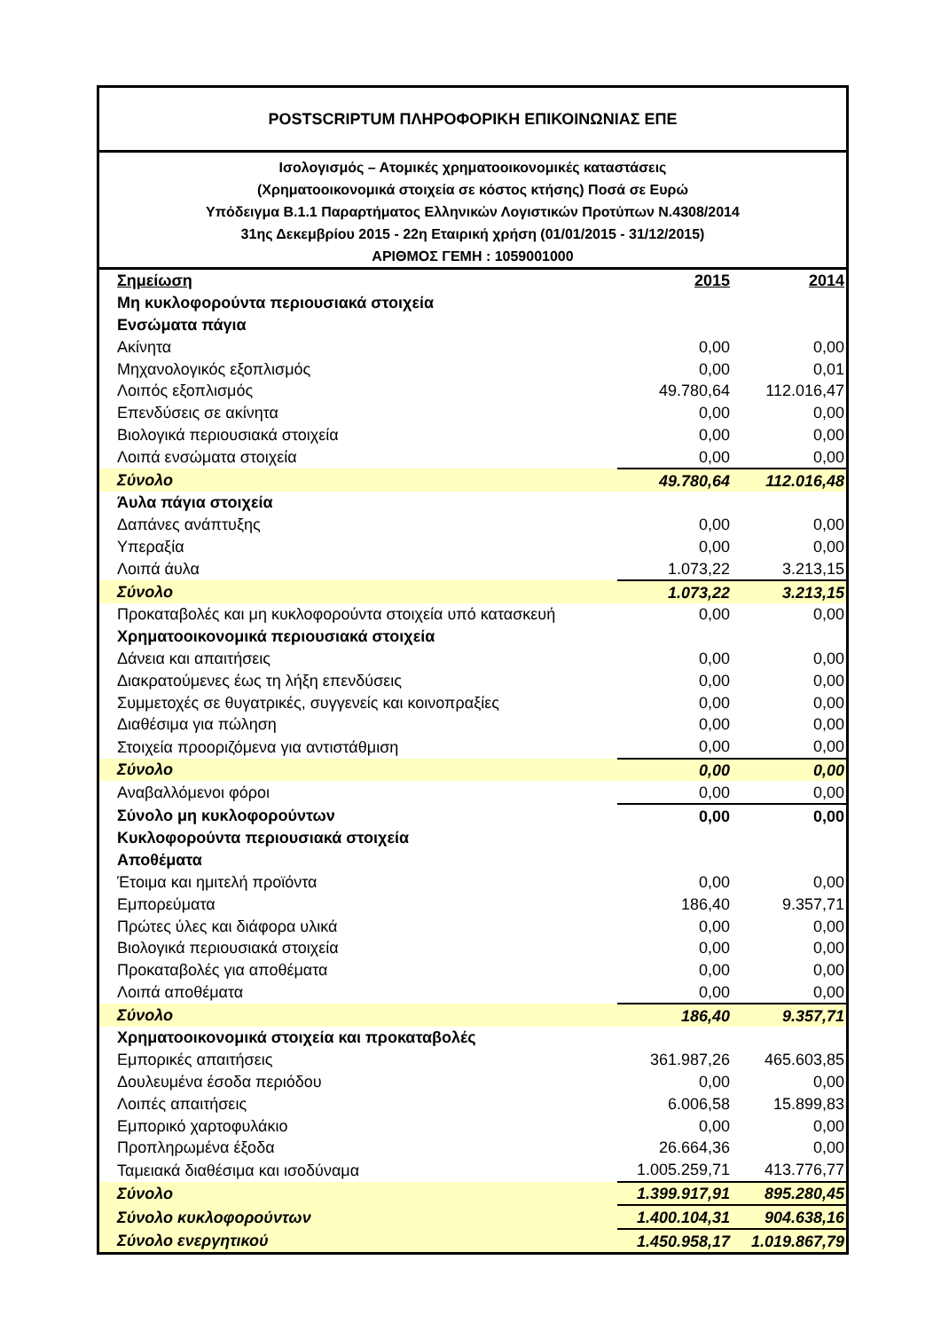POSTSCRIPTUM ΠΛΗΡΟΦΟΡΙΚΗ ΕΠΙΚΟΙΝΩΝΙΑΣ ΕΠΕ
Ισολογισμός – Ατομικές χρηματοοικονομικές καταστάσεις
(Χρηματοοικονομικά στοιχεία σε κόστος κτήσης) Ποσά σε Ευρώ
Υπόδειγμα Β.1.1 Παραρτήματος Ελληνικών Λογιστικών Προτύπων Ν.4308/2014
31ης Δεκεμβρίου 2015 - 22η Εταιρική χρήση (01/01/2015 - 31/12/2015)
ΑΡΙΘΜΟΣ ΓΕΜΗ : 1059001000
| Σημείωση | 2015 | 2014 |
| --- | --- | --- |
| Μη κυκλοφορούντα περιουσιακά στοιχεία | | |
| Ενσώματα πάγια | | |
| Ακίνητα | 0,00 | 0,00 |
| Μηχανολογικός εξοπλισμός | 0,00 | 0,01 |
| Λοιπός εξοπλισμός | 49.780,64 | 112.016,47 |
| Επενδύσεις σε ακίνητα | 0,00 | 0,00 |
| Βιολογικά περιουσιακά στοιχεία | 0,00 | 0,00 |
| Λοιπά ενσώματα στοιχεία | 0,00 | 0,00 |
| Σύνολο | 49.780,64 | 112.016,48 |
| Άυλα πάγια στοιχεία | | |
| Δαπάνες ανάπτυξης | 0,00 | 0,00 |
| Υπεραξία | 0,00 | 0,00 |
| Λοιπά άυλα | 1.073,22 | 3.213,15 |
| Σύνολο | 1.073,22 | 3.213,15 |
| Προκαταβολές και μη κυκλοφορούντα στοιχεία υπό κατασκευή | 0,00 | 0,00 |
| Χρηματοοικονομικά περιουσιακά στοιχεία | | |
| Δάνεια και απαιτήσεις | 0,00 | 0,00 |
| Διακρατούμενες έως τη λήξη επενδύσεις | 0,00 | 0,00 |
| Συμμετοχές σε θυγατρικές, συγγενείς και κοινοπραξίες | 0,00 | 0,00 |
| Διαθέσιμα για πώληση | 0,00 | 0,00 |
| Στοιχεία προοριζόμενα για αντιστάθμιση | 0,00 | 0,00 |
| Σύνολο | 0,00 | 0,00 |
| Αναβαλλόμενοι φόροι | 0,00 | 0,00 |
| Σύνολο μη κυκλοφορούντων | 0,00 | 0,00 |
| Κυκλοφορούντα περιουσιακά στοιχεία | | |
| Αποθέματα | | |
| Έτοιμα και ημιτελή προϊόντα | 0,00 | 0,00 |
| Εμπορεύματα | 186,40 | 9.357,71 |
| Πρώτες ύλες και διάφορα υλικά | 0,00 | 0,00 |
| Βιολογικά περιουσιακά στοιχεία | 0,00 | 0,00 |
| Προκαταβολές για αποθέματα | 0,00 | 0,00 |
| Λοιπά αποθέματα | 0,00 | 0,00 |
| Σύνολο | 186,40 | 9.357,71 |
| Χρηματοοικονομικά στοιχεία και προκαταβολές | | |
| Εμπορικές απαιτήσεις | 361.987,26 | 465.603,85 |
| Δουλευμένα έσοδα περιόδου | 0,00 | 0,00 |
| Λοιπές απαιτήσεις | 6.006,58 | 15.899,83 |
| Εμπορικό χαρτοφυλάκιο | 0,00 | 0,00 |
| Προπληρωμένα έξοδα | 26.664,36 | 0,00 |
| Ταμειακά διαθέσιμα και ισοδύναμα | 1.005.259,71 | 413.776,77 |
| Σύνολο | 1.399.917,91 | 895.280,45 |
| Σύνολο κυκλοφορούντων | 1.400.104,31 | 904.638,16 |
| Σύνολο ενεργητικού | 1.450.958,17 | 1.019.867,79 |